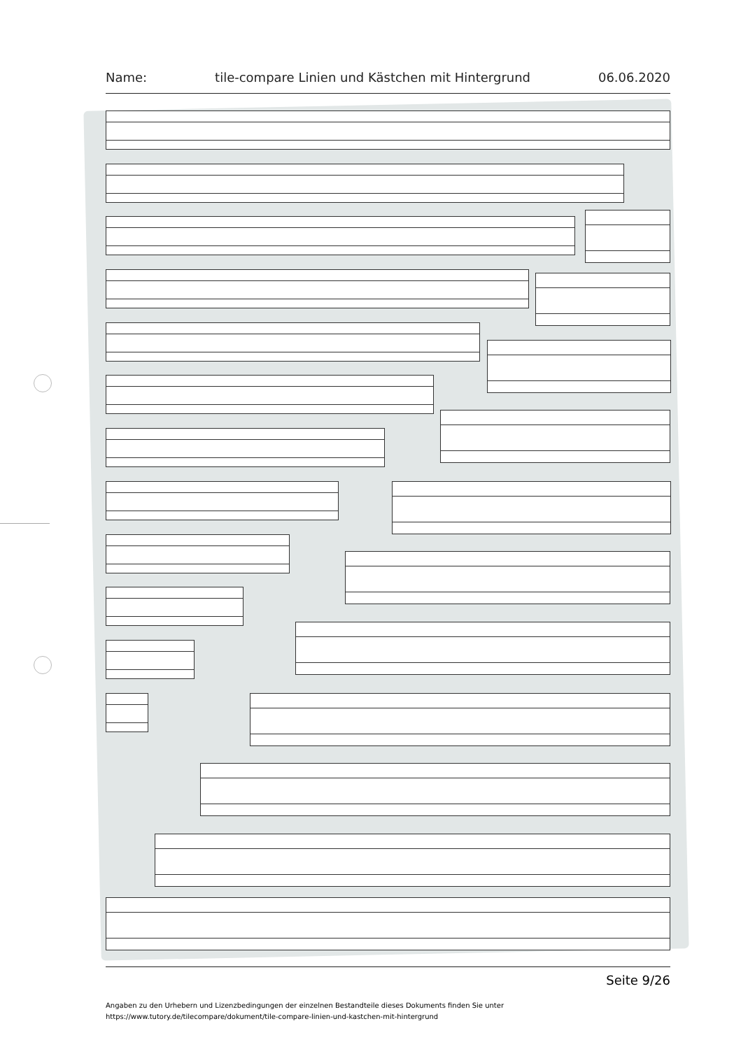Name: tile-compare Linien und Kästchen mit Hintergrund 06.06.2020
Seite 9/26
Angaben zu den Urhebern und Lizenzbedingungen der einzelnen Bestandteile dieses Dokuments finden Sie unter
https://www.tutory.de/tilecompare/dokument/tile-compare-linien-und-kastchen-mit-hintergrund